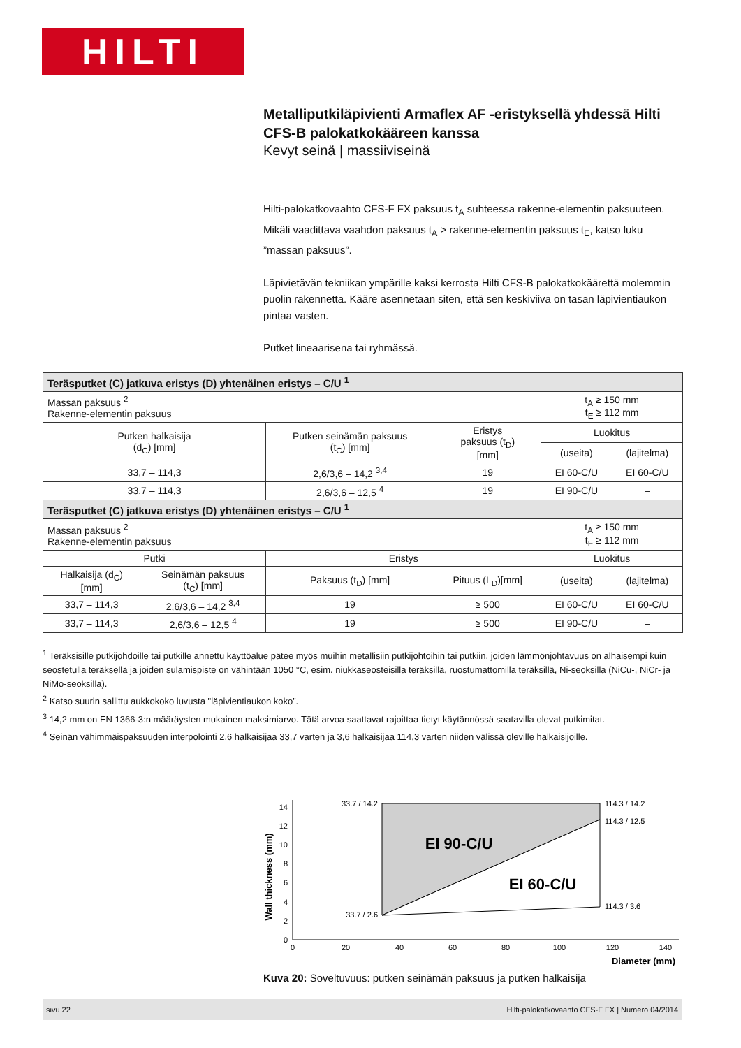HILTI
Metalliputkiläpivienti Armaflex AF -eristyksellä yhdessä Hilti CFS-B palokatkokääreen kanssa
Kevyt seinä | massiiviseinä
Hilti-palokatkovaahto CFS-F FX paksuus t<sub>A</sub> suhteessa rakenne-elementin paksuuteen. Mikäli vaadittava vaahdon paksuus t<sub>A</sub> > rakenne-elementin paksuus t<sub>E</sub>, katso luku ”massan paksuus”.
Läpivietävän tekniikan ympärille kaksi kerrosta Hilti CFS-B palokatkokäärettä molemmin puolin rakennetta. Kääre asennetaan siten, että sen keskiviiva on tasan läpivientiaukon pintaa vasten.
Putket lineaarisena tai ryhmässä.
| Teräsputket (C) jatkuva eristys (D) yhtenäinen eristys – C/U <sup>1</sup> | | | | | |
| --- | --- | --- | --- | --- | --- |
| Massan paksuus <sup>2</sup> Rakenne-elementin paksuus | | | | t<sub>A</sub> ≥ 150 mm t<sub>E</sub> ≥ 112 mm | |
| Putken halkaisija (d<sub>C</sub>) [mm] | | Putken seinämän paksuus (t<sub>C</sub>) [mm] | Eristys paksuus (t<sub>D</sub>) [mm] | Luokitus | |
| | | | | (useita) | (lajitelma) |
| 33,7 – 114,3 | | 2,6/3,6 – 14,2 <sup>3,4</sup> | 19 | EI 60-C/U | EI 60-C/U |
| 33,7 – 114,3 | | 2,6/3,6 – 12,5 <sup>4</sup> | 19 | EI 90-C/U | – |
| Teräsputket (C) jatkuva eristys (D) yhtenäinen eristys – C/U <sup>1</sup> | | | | | |
| Massan paksuus <sup>2</sup> Rakenne-elementin paksuus | | | | t<sub>A</sub> ≥ 150 mm t<sub>E</sub> ≥ 112 mm | |
| Putki | | Eristys | | Luokitus | |
| Halkaisija (d<sub>C</sub>) [mm] | Seinämän paksuus (t<sub>C</sub>) [mm] | Paksuus (t<sub>D</sub>) [mm] | Pituus (L<sub>D</sub>)[mm] | (useita) | (lajitelma) |
| 33,7 – 114,3 | 2,6/3,6 – 14,2 <sup>3,4</sup> | 19 | ≥ 500 | EI 60-C/U | EI 60-C/U |
| 33,7 – 114,3 | 2,6/3,6 – 12,5 <sup>4</sup> | 19 | ≥ 500 | EI 90-C/U | – |
<sup>1</sup> Teräksisille putkijohdoille tai putkille annettu käyttöalue pätee myös muihin metallisiin putkijohtoihin tai putkiin, joiden lämmönjohtavuus on alhaisempi kuin seostetulla teräksellä ja joiden sulamispiste on vähintään 1050 °C, esim. niukkaseosteisilla teräksillä, ruostumattomilla teräksillä, Ni-seoksilla (NiCu-, NiCr- ja NiMo-seoksilla).
<sup>2</sup> Katso suurin sallittu aukkokoko luvusta "läpivientiaukon koko”.
<sup>3</sup> 14,2 mm on EN 1366-3:n määräysten mukainen maksimiarvo. Tätä arvoa saattavat rajoittaa tietyt käytännössä saatavilla olevat putkimitat.
<sup>4</sup> Seinän vähimmäispaksuuden interpolointi 2,6 halkaisijaa 33,7 varten ja 3,6 halkaisijaa 114,3 varten niiden välissä oleville halkaisijoille.
Wall thickness (mm)
0
2
4
6
8
10
12
14
0
20
40
60
80
100
120
140
EI 90-C/U
EI 60-C/U
33.7 / 14.2
33.7 / 2.6
114.3 / 14.2
114.3 / 12.5
114.3 / 3.6
Diameter (mm)
Kuva 20: Soveltuvuus: putken seinämän paksuus ja putken halkaisija
sivu 22 Hilti-palokatkovaahto CFS-F FX | Numero 04/2014